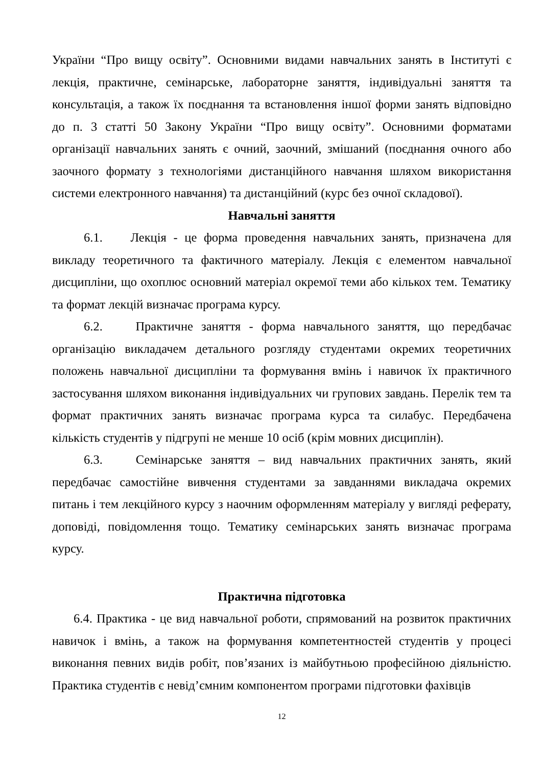України “Про вищу освіту”. Основними видами навчальних занять в Інституті є лекція, практичне, семінарське, лабораторне заняття, індивідуальні заняття та консультація, а також їх поєднання та встановлення іншої форми занять відповідно до п. 3 статті 50 Закону України “Про вищу освіту”. Основними форматами організації навчальних занять є очний, заочний, змішаний (поєднання очного або заочного формату з технологіями дистанційного навчання шляхом використання системи електронного навчання) та дистанційний (курс без очної складової).
Навчальні заняття
6.1. Лекція - це форма проведення навчальних занять, призначена для викладу теоретичного та фактичного матеріалу. Лекція є елементом навчальної дисципліни, що охоплює основний матеріал окремої теми або кількох тем. Тематику та формат лекцій визначає програма курсу.
6.2. Практичне заняття - форма навчального заняття, що передбачає організацію викладачем детального розгляду студентами окремих теоретичних положень навчальної дисципліни та формування вмінь і навичок їх практичного застосування шляхом виконання індивідуальних чи групових завдань. Перелік тем та формат практичних занять визначає програма курса та силабус. Передбачена кількість студентів у підгрупі не менше 10 осіб (крім мовних дисциплін).
6.3. Семінарське заняття – вид навчальних практичних занять, який передбачає самостійне вивчення студентами за завданнями викладача окремих питань і тем лекційного курсу з наочним оформленням матеріалу у вигляді реферату, доповіді, повідомлення тощо. Тематику семінарських занять визначає програма курсу.
Практична підготовка
6.4. Практика - це вид навчальної роботи, спрямований на розвиток практичних навичок і вмінь, а також на формування компетентностей студентів у процесі виконання певних видів робіт, пов’язаних із майбутньою професійною діяльністю. Практика студентів є невід’ємним компонентом програми підготовки фахівців
12